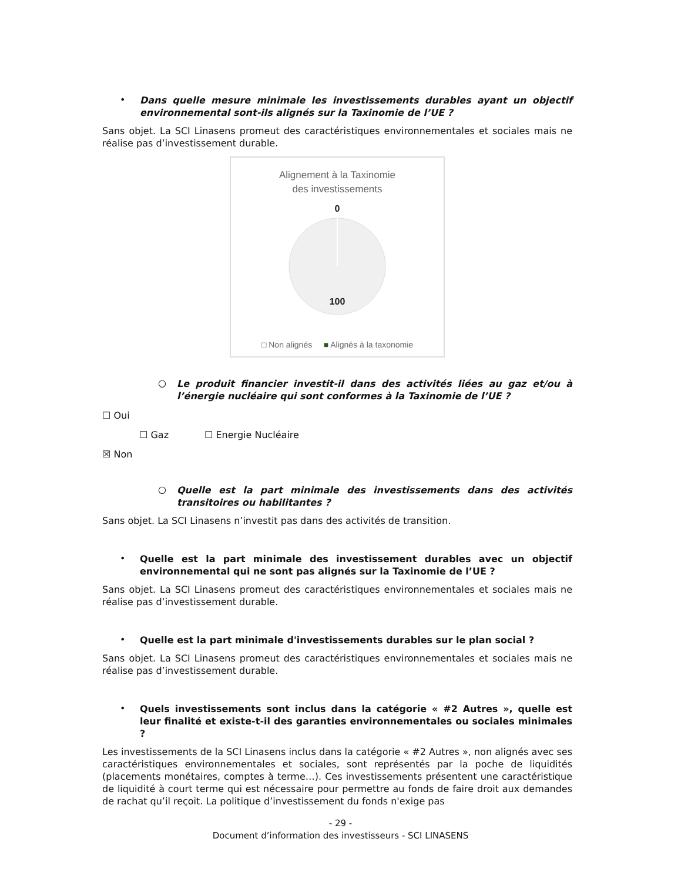•
Dans quelle mesure minimale les investissements durables ayant un objectif environnemental sont-ils alignés sur la Taxinomie de l’UE ?
Sans objet. La SCI Linasens promeut des caractéristiques environnementales et sociales mais ne réalise pas d’investissement durable.
Alignement à la Taxinomie
des investissements
0
100
□ Non alignés ■ Alignés à la taxonomie
○
Le produit financier investit-il dans des activités liées au gaz et/ou à l’énergie nucléaire qui sont conformes à la Taxinomie de l’UE ?
☐ Oui
☐ Gaz ☐ Energie Nucléaire
☒ Non
○
Quelle est la part minimale des investissements dans des activités transitoires ou habilitantes ?
Sans objet. La SCI Linasens n’investit pas dans des activités de transition.
•
Quelle est la part minimale des investissement durables avec un objectif environnemental qui ne sont pas alignés sur la Taxinomie de l’UE ?
Sans objet. La SCI Linasens promeut des caractéristiques environnementales et sociales mais ne réalise pas d’investissement durable.
•
Quelle est la part minimale d'investissements durables sur le plan social ?
Sans objet. La SCI Linasens promeut des caractéristiques environnementales et sociales mais ne réalise pas d’investissement durable.
•
Quels investissements sont inclus dans la catégorie « #2 Autres », quelle est leur finalité et existe-t-il des garanties environnementales ou sociales minimales ?
Les investissements de la SCI Linasens inclus dans la catégorie « #2 Autres », non alignés avec ses caractéristiques environnementales et sociales, sont représentés par la poche de liquidités (placements monétaires, comptes à terme…). Ces investissements présentent une caractéristique de liquidité à court terme qui est nécessaire pour permettre au fonds de faire droit aux demandes de rachat qu’il reçoit. La politique d’investissement du fonds n'exige pas
- 29 -
Document d’information des investisseurs - SCI LINASENS